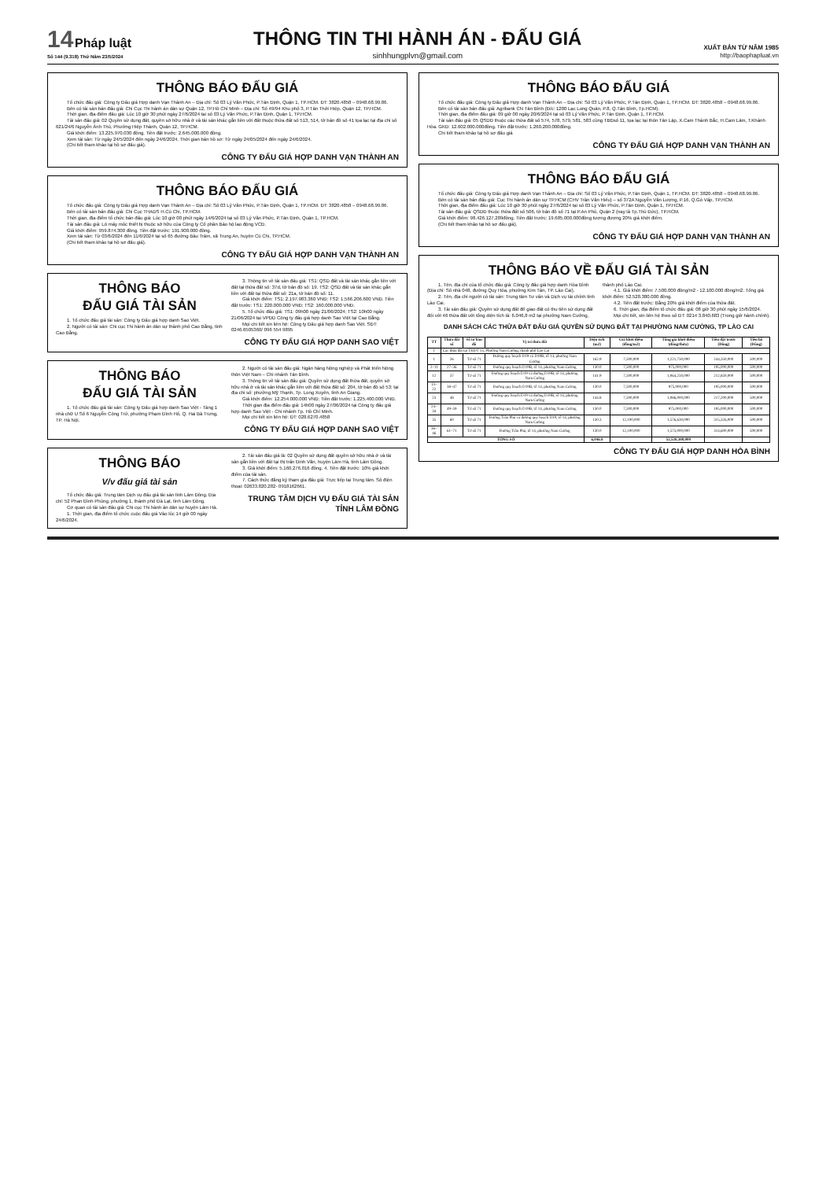14 Pháp luật
Số 144 (9.318) Thứ Năm 23/5/2024
THÔNG TIN THI HÀNH ÁN - ĐẤU GIÁ
sinhhungplvn@gmail.com
XUẤT BẢN TỪ NĂM 1985
http://baophapluat.vn
THÔNG BÁO ĐẤU GIÁ
Tổ chức đấu giá: Công ty Đấu giá Hợp danh Vạn Thành An – Địa chỉ: Số 03 Lý Văn Phức, P.Tân Định, Quận 1, TP.HCM. ĐT: 3820.4858 – 0948.68.99.86.
Bên có tài sản bán đấu giá: Chi Cục Thi hành án dân sự Quận 12, TP.Hồ Chí Minh – Địa chỉ: Số 49/94 Khu phố 3, P.Tân Thới Hiệp, Quận 12, TP.HCM.
Thời gian, địa điểm đấu giá: Lúc 10 giờ 30 phút ngày 27/6/2024 tại số 03 Lý Văn Phức, P.Tân Định, Quận 1, TP.HCM.
Tài sản đấu giá: 02 Quyền sử dụng đất, quyền sở hữu nhà ở và tài sản khác gắn liền với đất thuộc thửa đất số 513, 514, tờ bản đồ số 41 tọa lạc tại địa chỉ số 621/24/6 Nguyễn Ảnh Thủ, Phường Hiệp Thành, Quận 12, TP.HCM.
Giá khởi điểm: 13.225.970.030 đồng. Tiền đặt trước: 2.645.000.000 đồng.
Xem tài sản: Từ ngày 24/5/2024 đến ngày 24/6/2024. Thời gian bán hồ sơ: Từ ngày 24/05/2024 đến ngày 24/6/2024.
(Chi tiết tham khảo tại hồ sơ đấu giá).
CÔNG TY ĐẤU GIÁ HỢP DANH VẠN THÀNH AN
THÔNG BÁO ĐẤU GIÁ
Tổ chức đấu giá: Công ty Đấu giá Hợp danh Vạn Thành An – Địa chỉ: Số 03 Lý Văn Phức, P.Tân Định, Quận 1, TP.HCM. ĐT: 3820.4858 – 0948.68.99.86.
Bên có tài sản bán đấu giá: Chi Cục THADS H.Củ Chi, TP.HCM.
Thời gian, địa điểm tổ chức bán đấu giá: Lúc 10 giờ 00 phút ngày 14/6/2024 tại số 03 Lý Văn Phức, P.Tân Định, Quận 1, TP.HCM.
Tài sản đấu giá: Lô máy móc thiết bị thuộc sở hữu của Công ty Cổ phần Bảo hộ lao động VCĐ.
Giá khởi điểm: 959.874.300 đồng. Tiền đặt trước: 191.900.000 đồng.
Xem tài sản: Từ 03/6/2024 đến 11/6/2024 tại số 65 đường Bàu Trâm, xã Trung An, huyện Củ Chi, TP.HCM.
(Chi tiết tham khảo tại hồ sơ đấu giá).
CÔNG TY ĐẤU GIÁ HỢP DANH VẠN THÀNH AN
THÔNG BÁO
ĐẤU GIÁ TÀI SẢN
1. Tổ chức đấu giá tài sản: Công ty Đấu giá hợp danh Sao Việt.
2. Người có tài sản: Chi cục Thi hành án dân sự thành phố Cao Bằng, tỉnh Cao Bằng.
3. Thông tin về tài sản đấu giá: TS1: QSD đất và tài sản khác gắn liền với đất tại thửa đất số: 37d, tờ bản đồ số: 19. TS2: QSD đất và tài sản khác gắn liền với đất tại thửa đất số: 21a, tờ bản đồ số: 11.
Giá khởi điểm: TS1: 2.197.983.360 VNĐ; TS2: 1.566.206.600 VNĐ. Tiền đặt trước: TS1: 220.000.000 VNĐ; TS2: 160.000.000 VNĐ.
5. Tổ chức đấu giá: TS1: 09h00 ngày 21/06/2024; TS2: 10h00 ngày 21/06/2024 tại VPĐD Công ty đấu giá hợp danh Sao Việt tại Cao Bằng.
Mọi chi tiết xin liên hệ: Công ty Đấu giá hợp danh Sao Việt. SĐT: 0246.6505360/ 096 554 9895
CÔNG TY ĐẤU GIÁ HỢP DANH SAO VIỆT
THÔNG BÁO
ĐẤU GIÁ TÀI SẢN
1. Tổ chức đấu giá tài sản: Công ty Đấu giá hợp danh Sao Việt - Tầng 1 nhà chữ U Số 6 Nguyễn Công Trứ, phường Phạm Đình Hổ, Q. Hai Bà Trưng, TP. Hà Nội.
2. Người có tài sản đấu giá: Ngân hàng Nông nghiệp và Phát triển Nông thôn Việt Nam – Chi nhánh Tân Bình.
3. Thông tin về tài sản đấu giá: Quyền sử dụng đất thửa đất, quyền sở hữu nhà ở và tài sản khác gắn liền với đất thửa đất số: 204, tờ bản đồ số 53; tại địa chỉ số: phường Mỹ Thạnh, Tp. Long Xuyên, tỉnh An Giang.
Giá khởi điểm: 12.254.000.000 VNĐ; Tiền đặt trước: 1.225.400.000 VNĐ.
Thời gian địa điểm đấu giá: 14h00 ngày 27/06/2024 tại Công ty đấu giá hợp danh Sao Việt - Chi nhánh Tp. Hồ Chí Minh.
Mọi chi tiết xin liên hệ: ĐT: 028.6270.4858
CÔNG TY ĐẤU GIÁ HỢP DANH SAO VIỆT
THÔNG BÁO
V/v đấu giá tài sản
Tổ chức đấu giá: Trung tâm Dịch vụ đấu giá tài sản tỉnh Lâm Đồng. Địa chỉ: 52 Phan Đình Phùng, phường 1, thành phố Đà Lạt, tỉnh Lâm Đồng.
Cơ quan có tài sản đấu giá: Chi cục Thi hành án dân sự huyện Lâm Hà.
1. Thời gian, địa điểm tổ chức cuộc đấu giá Vào lúc 14 giờ 00 ngày 24/6/2024.
2. Tài sản đấu giá là: 02 Quyền sử dụng đất quyền sở hữu nhà ở và tài sản gắn liền với đất tại thị trấn Đinh Văn, huyện Lâm Hà, tỉnh Lâm Đồng.
3. Giá khởi điểm: 5.160.276.016 đồng. 4. Tiền đặt trước: 10% giá khởi điểm của tài sản.
7. Cách thức đăng ký tham gia đấu giá: Trực tiếp tại Trung tâm. Số điện thoại: 02633.820.282- 0918162661.
TRUNG TÂM DỊCH VỤ ĐẤU GIÁ TÀI SẢN
TỈNH LÂM ĐỒNG
THÔNG BÁO ĐẤU GIÁ
Tổ chức đấu giá: Công ty Đấu giá Hợp danh Vạn Thành An – Địa chỉ: Số 03 Lý Văn Phức, P.Tân Định, Quận 1, TP.HCM. ĐT: 3820.4858 – 0948.68.99.86.
Bên có tài sản bán đấu giá: Agribank CN Tân Bình (Đ/c: 1200 Lạc Long Quân, P.8, Q.Tân Bình, Tp.HCM).
Thời gian, địa điểm đấu giá: 09 giờ 00 ngày 20/6/2024 tại số 03 Lý Văn Phức, P.Tân Định, Quận 1, TP.HCM.
Tài sản đấu giá: 05 QSDĐ thuộc các thửa đất số 574, 578, 579, 581, 583 cùng TBĐsố 11, tọa lạc tại thôn Tân Lập, X.Cam Thành Bắc, H.Cam Lâm, T.Khánh Hòa. GKĐ: 12.602.000.000đồng. Tiền đặt trước: 1.260.200.000đồng.
Chi tiết tham khảo tại hồ sơ đấu giá
CÔNG TY ĐẤU GIÁ HỢP DANH VẠN THÀNH AN
THÔNG BÁO ĐẤU GIÁ
Tổ chức đấu giá: Công ty Đấu giá Hợp danh Vạn Thành An – Địa chỉ: Số 03 Lý Văn Phức, P.Tân Định, Quận 1, TP.HCM. ĐT: 3820.4858 – 0948.68.99.86.
Bên có tài sản bán đấu giá: Cục Thi hành án dân sự TP.HCM (CHV Trần Văn Hiếu) – số 372A Nguyễn Văn Lượng, P.16, Q.Gò Vấp, TP.HCM.
Thời gian, địa điểm đấu giá: Lúc 10 giờ 30 phút ngày 27/6/2024 tại số 03 Lý Văn Phức, P.Tân Định, Quận 1, TP.HCM.
Tài sản đấu giá: QSDĐ thuộc thửa đất số 506, tờ bản đồ số 71 tại P.An Phú, Quận 2 (nay là Tp.Thủ Đức), TP.HCM.
Giá khởi điểm: 98.426.127.289đồng. Tiền đặt trước: 19.685.000.000đồng tương đương 20% giá khởi điểm.
(Chi tiết tham khảo tại hồ sơ đấu giá).
CÔNG TY ĐẤU GIÁ HỢP DANH VẠN THÀNH AN
THÔNG BÁO VỀ ĐẤU GIÁ TÀI SẢN
1. Tên, địa chỉ của tổ chức đấu giá: Công ty đấu giá hợp danh Hòa Bình (Địa chỉ: Số nhà 048, đường Quy Hóa, phường Kim Tân, TP. Lào Cai).
2. Tên, địa chỉ người có tài sản: Trung tâm Tư vấn và Dịch vụ tài chính tỉnh Lào Cai.
3. Tài sản đấu giá: Quyền sử dụng đất để giao đất có thu tiền sử dụng đất đối với 46 thửa đất với tổng diện tích là: 6.046,8 m2 tại phường Nam Cường, thành phố Lào Cai.
4.1. Giá khởi điểm: 7.500.000 đồng/m2 - 12.100.000 đồng/m2. Tổng giá khởi điểm: 52.528.380.000 đồng.
4.2. Tiền đặt trước: Bằng 20% giá khởi điểm của thửa đất.
6. Thời gian, địa điểm tổ chức đấu giá: 08 giờ 30 phút ngày 15/6/2024.
Mọi chi tiết, xin liên hệ theo số ĐT: 0214 3.840.683 (Trong giờ hành chính).
DANH SÁCH CÁC THỬA ĐẤT ĐẤU GIÁ QUYỀN SỬ DỤNG ĐẤT TẠI PHƯỜNG NAM CƯỜNG, TP LÀO CAI
| TT | Thửa đất số | Số tờ bản đồ | Vị trí thửa đất | Diện tích (m2) | Giá khởi điểm (đồng/m2) | Tổng giá khởi điểm (đồng/thửa) | Tiền đặt trước (Đồng) | Tiền hồ (Đồng) |
| --- | --- | --- | --- | --- | --- | --- | --- | --- |
| I | Các thửa đất tại TKĐT 13, Phường Nam Cường, thành phố Lào Cai | | | | | | | |
| 1 | 26 | Tờ số 71 | Đường quy hoạch D19 và D19B, tổ 14, phường Nam Cường | 162.9 | 7,500,000 | 1,221,750,000 | 244,350,000 | 500,000 |
| 2–11 | 27–36 | Tờ số 71 | Đường quy hoạch D19B, tổ 14, phường Nam Cường | 130.0 | 7,500,000 | 975,000,000 | 195,000,000 | 500,000 |
| 12 | 37 | Tờ số 71 | Đường quy hoạch D19 và đường D19B, tổ 14, phường Nam Cường | 141.9 | 7,500,000 | 1,064,250,000 | 212,850,000 | 500,000 |
| 13–22 | 38–47 | Tờ số 71 | Đường quy hoạch D19B, tổ 14, phường Nam Cường | 130.0 | 7,500,000 | 975,000,000 | 195,000,000 | 500,000 |
| 23 | 48 | Tờ số 71 | Đường quy hoạch D19 và đường D19B, tổ 14, phường Nam Cường | 144.8 | 7,500,000 | 1,086,000,000 | 217,200,000 | 500,000 |
| 24–34 | 49–59 | Tờ số 71 | Đường quy hoạch D19B, tổ 14, phường Nam Cường | 130.0 | 7,500,000 | 975,000,000 | 195,000,000 | 500,000 |
| 35 | 60 | Tờ số 71 | Đường Trần Phú và đường quy hoạch D19, tổ 14, phường Nam Cường | 130.3 | 12,100,000 | 1,576,630,000 | 315,326,000 | 500,000 |
| 36–46 | 61–71 | Tờ số 71 | Đường Trần Phú, tổ 14, phường Nam Cường | 130.0 | 12,100,000 | 1,573,000,000 | 314,600,000 | 500,000 |
| TỔNG SỐ | | | | 6,046.8 | | 52,528,380,000 | | |
CÔNG TY ĐẤU GIÁ HỢP DANH HÒA BÌNH